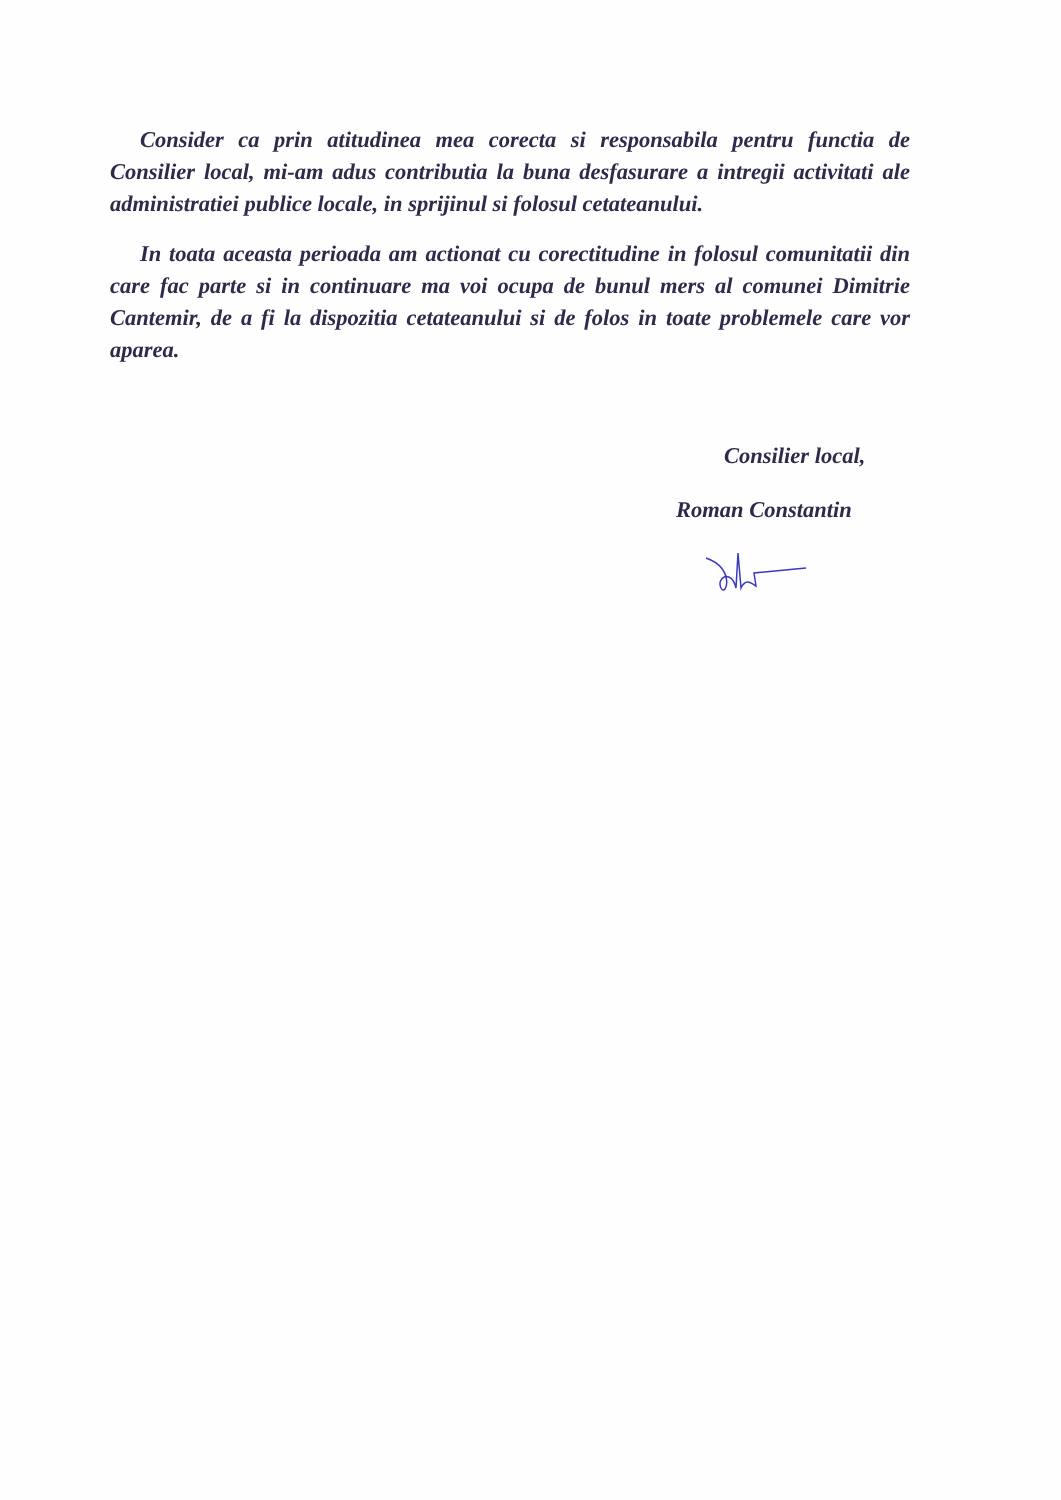Consider ca prin atitudinea mea corecta si responsabila pentru functia de Consilier local, mi-am adus contributia la buna desfasurare a intregii activitati ale administratiei publice locale, in sprijinul si folosul cetateanului.
In toata aceasta perioada am actionat cu corectitudine in folosul comunitatii din care fac parte si in continuare ma voi ocupa de bunul mers al comunei Dimitrie Cantemir, de a fi la dispozitia cetateanului si de folos in toate problemele care vor aparea.
Consilier local,
Roman Constantin